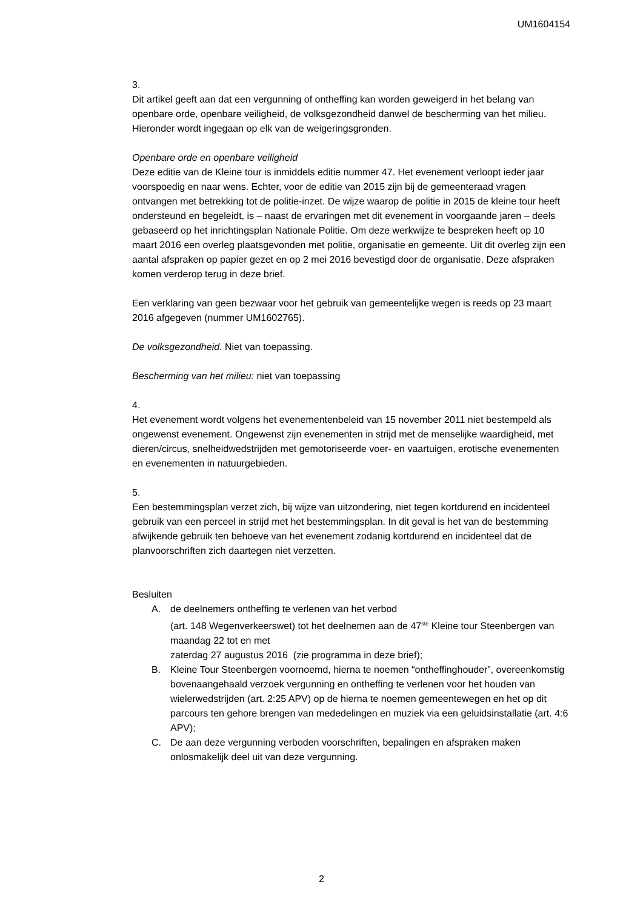UM1604154
3.
Dit artikel geeft aan dat een vergunning of ontheffing kan worden geweigerd in het belang van openbare orde, openbare veiligheid, de volksgezondheid danwel de bescherming van het milieu. Hieronder wordt ingegaan op elk van de weigeringsgronden.
Openbare orde en openbare veiligheid
Deze editie van de Kleine tour is inmiddels editie nummer 47. Het evenement verloopt ieder jaar voorspoedig en naar wens. Echter, voor de editie van 2015 zijn bij de gemeenteraad vragen ontvangen met betrekking tot de politie-inzet. De wijze waarop de politie in 2015 de kleine tour heeft ondersteund en begeleidt, is – naast de ervaringen met dit evenement in voorgaande jaren – deels gebaseerd op het inrichtingsplan Nationale Politie. Om deze werkwijze te bespreken heeft op 10 maart 2016 een overleg plaatsgevonden met politie, organisatie en gemeente. Uit dit overleg zijn een aantal afspraken op papier gezet en op 2 mei 2016 bevestigd door de organisatie. Deze afspraken komen verderop terug in deze brief.
Een verklaring van geen bezwaar voor het gebruik van gemeentelijke wegen is reeds op 23 maart 2016 afgegeven (nummer UM1602765).
De volksgezondheid. Niet van toepassing.
Bescherming van het milieu: niet van toepassing
4.
Het evenement wordt volgens het evenementenbeleid van 15 november 2011 niet bestempeld als ongewenst evenement. Ongewenst zijn evenementen in strijd met de menselijke waardigheid, met dieren/circus, snelheidwedstrijden met gemotoriseerde voer- en vaartuigen, erotische evenementen en evenementen in natuurgebieden.
5.
Een bestemmingsplan verzet zich, bij wijze van uitzondering, niet tegen kortdurend en incidenteel gebruik van een perceel in strijd met het bestemmingsplan. In dit geval is het van de bestemming afwijkende gebruik ten behoeve van het evenement zodanig kortdurend en incidenteel dat de planvoorschriften zich daartegen niet verzetten.
Besluiten
A. de deelnemers ontheffing te verlenen van het verbod
(art. 148 Wegenverkeerswet) tot het deelnemen aan de 47<sup>ste</sup> Kleine tour Steenbergen van maandag 22 tot en met
zaterdag 27 augustus 2016 (zie programma in deze brief);
B. Kleine Tour Steenbergen voornoemd, hierna te noemen “ontheffinghouder”, overeenkomstig bovenaangehaald verzoek vergunning en ontheffing te verlenen voor het houden van wielerwedstrijden (art. 2:25 APV) op de hierna te noemen gemeentewegen en het op dit parcours ten gehore brengen van mededelingen en muziek via een geluidsinstallatie (art. 4:6 APV);
C. De aan deze vergunning verboden voorschriften, bepalingen en afspraken maken onlosmakelijk deel uit van deze vergunning.
2